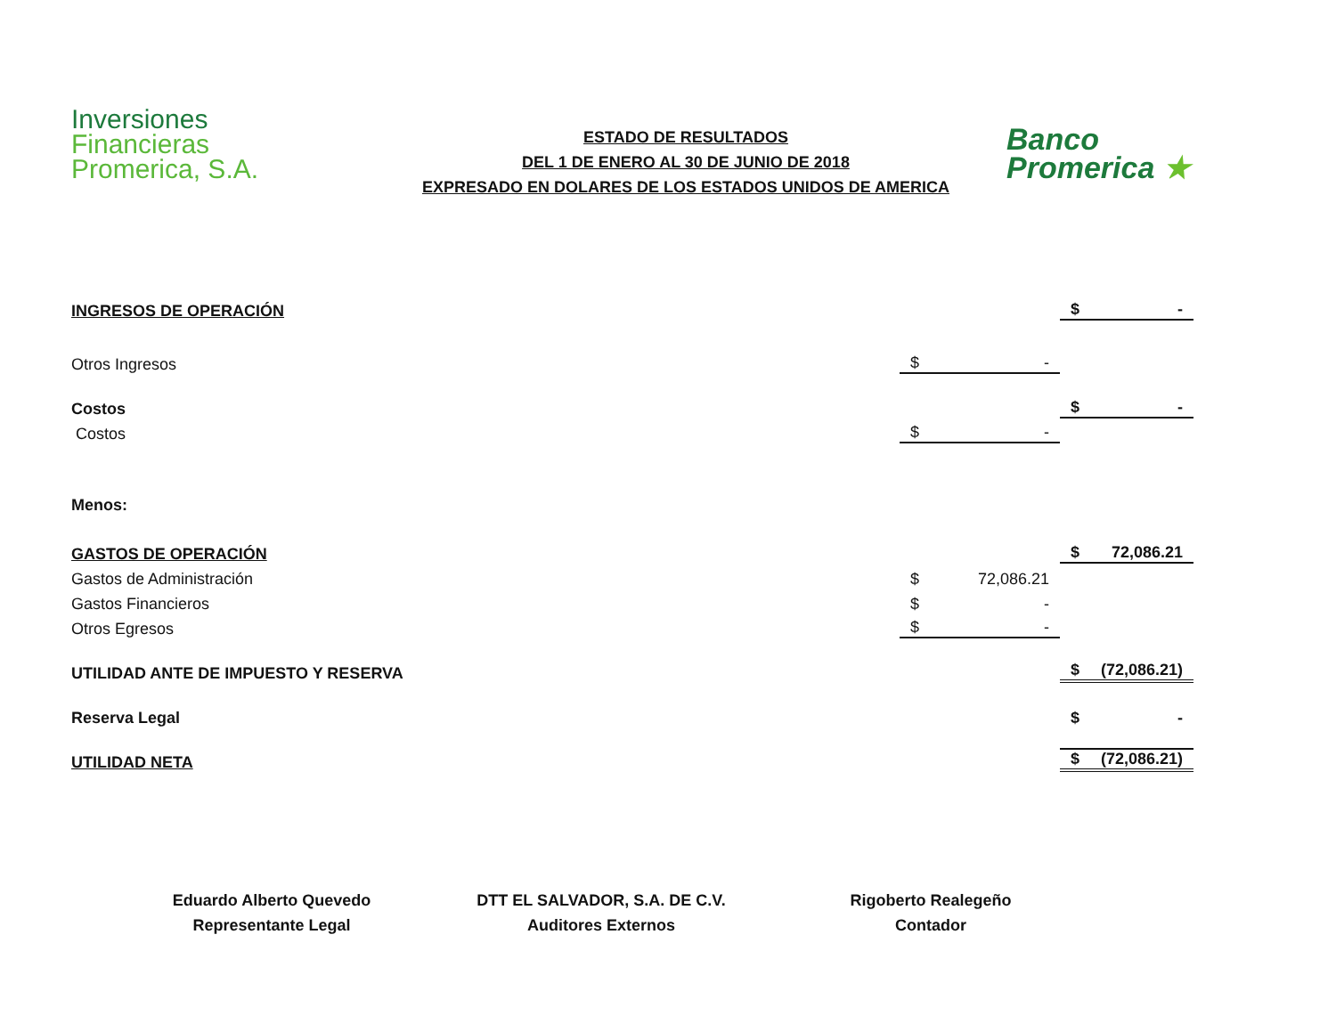Inversiones
Financieras
Promerica, S.A.
ESTADO DE RESULTADOS
DEL 1 DE ENERO AL 30 DE JUNIO DE 2018
EXPRESADO EN DOLARES DE LOS ESTADOS UNIDOS DE AMERICA
Banco
Promerica ★
| INGRESOS DE OPERACIÓN | | $ - |
| Otros Ingresos | $ - | |
| Costos | | $ - |
| Costos | $ - | |
| Menos: | | |
| GASTOS DE OPERACIÓN | | $ 72,086.21 |
| Gastos de Administración | $ 72,086.21 | |
| Gastos Financieros | $ - | |
| Otros Egresos | $ - | |
| UTILIDAD ANTE DE IMPUESTO Y RESERVA | | $ (72,086.21) |
| Reserva Legal | | $ - |
| UTILIDAD NETA | | $ (72,086.21) |
Eduardo Alberto Quevedo
Representante Legal
DTT EL SALVADOR, S.A. DE C.V.
Auditores Externos
Rigoberto Realegeño
Contador